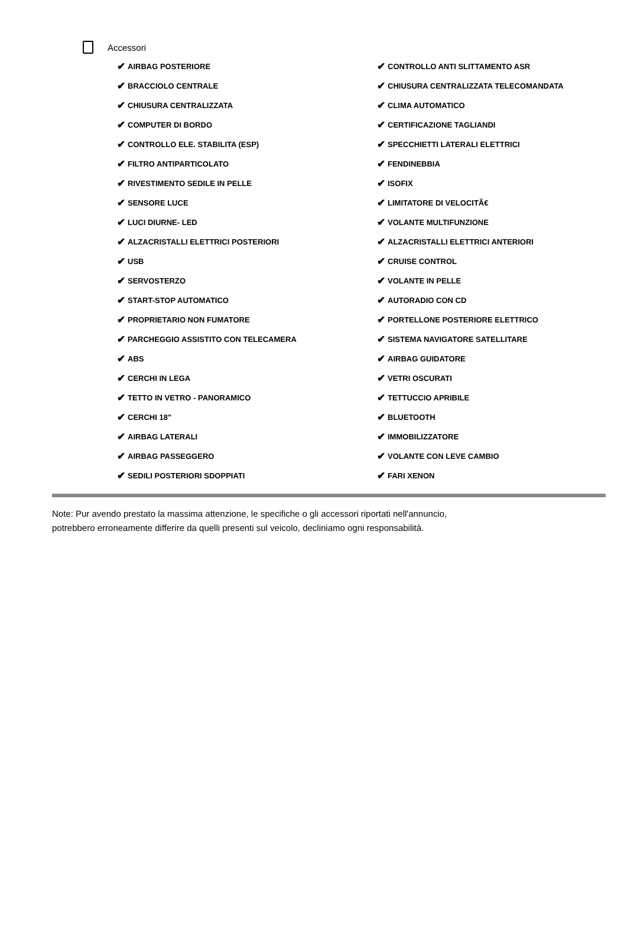Accessori
✔ AIRBAG POSTERIORE
✔ CONTROLLO ANTI SLITTAMENTO ASR
✔ BRACCIOLO CENTRALE
✔ CHIUSURA CENTRALIZZATA TELECOMANDATA
✔ CHIUSURA CENTRALIZZATA
✔ CLIMA AUTOMATICO
✔ COMPUTER DI BORDO
✔ CERTIFICAZIONE TAGLIANDI
✔ CONTROLLO ELE. STABILITA (ESP)
✔ SPECCHIETTI LATERALI ELETTRICI
✔ FILTRO ANTIPARTICOLATO
✔ FENDINEBBIA
✔ RIVESTIMENTO SEDILE IN PELLE
✔ ISOFIX
✔ SENSORE LUCE
✔ LIMITATORE DI VELOCITÃ€
✔ LUCI DIURNE- LED
✔ VOLANTE MULTIFUNZIONE
✔ ALZACRISTALLI ELETTRICI POSTERIORI
✔ ALZACRISTALLI ELETTRICI ANTERIORI
✔ USB
✔ CRUISE CONTROL
✔ SERVOSTERZO
✔ VOLANTE IN PELLE
✔ START-STOP AUTOMATICO
✔ AUTORADIO CON CD
✔ PROPRIETARIO NON FUMATORE
✔ PORTELLONE POSTERIORE ELETTRICO
✔ PARCHEGGIO ASSISTITO CON TELECAMERA
✔ SISTEMA NAVIGATORE SATELLITARE
✔ ABS
✔ AIRBAG GUIDATORE
✔ CERCHI IN LEGA
✔ VETRI OSCURATI
✔ TETTO IN VETRO - PANORAMICO
✔ TETTUCCIO APRIBILE
✔ CERCHI 18"
✔ BLUETOOTH
✔ AIRBAG LATERALI
✔ IMMOBILIZZATORE
✔ AIRBAG PASSEGGERO
✔ VOLANTE CON LEVE CAMBIO
✔ SEDILI POSTERIORI SDOPPIATI
✔ FARI XENON
Note: Pur avendo prestato la massima attenzione, le specifiche o gli accessori riportati nell'annuncio,
potrebbero erroneamente differire da quelli presenti sul veicolo, decliniamo ogni responsabilità.